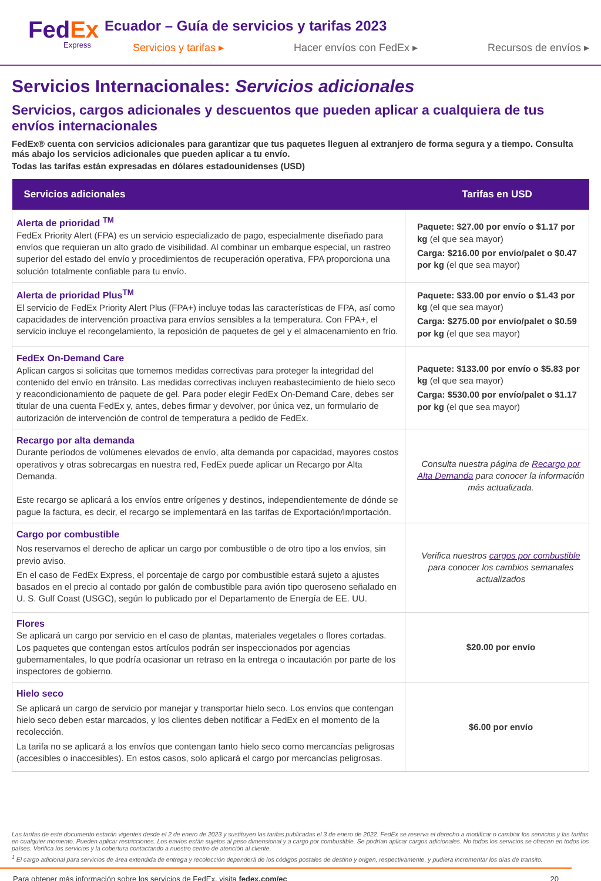FedEx
Express
Ecuador – Guía de servicios y tarifas 2023
Servicios y tarifas ▸ Hacer envíos con FedEx ▸ Recursos de envíos ▸
Servicios Internacionales: Servicios adicionales
Servicios, cargos adicionales y descuentos que pueden aplicar a cualquiera de tus envíos internacionales
FedEx® cuenta con servicios adicionales para garantizar que tus paquetes lleguen al extranjero de forma segura y a tiempo. Consulta más abajo los servicios adicionales que pueden aplicar a tu envío.
Todas las tarifas están expresadas en dólares estadounidenses (USD)
| Servicios adicionales | Tarifas en USD |
| --- | --- |
| Alerta de prioridad <sup>TM</sup> FedEx Priority Alert (FPA) es un servicio especializado de pago, especialmente diseñado para envíos que requieran un alto grado de visibilidad. Al combinar un embarque especial, un rastreo superior del estado del envío y procedimientos de recuperación operativa, FPA proporciona una solución totalmente confiable para tu envío. | Paquete: $27.00 por envío o $1.17 por kg (el que sea mayor) Carga: $216.00 por envío/palet o $0.47 por kg (el que sea mayor) |
| Alerta de prioridad Plus<sup>TM</sup> El servicio de FedEx Priority Alert Plus (FPA+) incluye todas las características de FPA, así como capacidades de intervención proactiva para envíos sensibles a la temperatura. Con FPA+, el servicio incluye el recongelamiento, la reposición de paquetes de gel y el almacenamiento en frío. | Paquete: $33.00 por envío o $1.43 por kg (el que sea mayor) Carga: $275.00 por envío/palet o $0.59 por kg (el que sea mayor) |
| FedEx On-Demand Care Aplican cargos si solicitas que tomemos medidas correctivas para proteger la integridad del contenido del envío en tránsito. Las medidas correctivas incluyen reabastecimiento de hielo seco y reacondicionamiento de paquete de gel. Para poder elegir FedEx On-Demand Care, debes ser titular de una cuenta FedEx y, antes, debes firmar y devolver, por única vez, un formulario de autorización de intervención de control de temperatura a pedido de FedEx. | Paquete: $133.00 por envío o $5.83 por kg (el que sea mayor) Carga: $530.00 por envío/palet o $1.17 por kg (el que sea mayor) |
| Recargo por alta demanda Durante períodos de volúmenes elevados de envío, alta demanda por capacidad, mayores costos operativos y otras sobrecargas en nuestra red, FedEx puede aplicar un Recargo por Alta Demanda. Este recargo se aplicará a los envíos entre orígenes y destinos, independientemente de dónde se pague la factura, es decir, el recargo se implementará en las tarifas de Exportación/Importación. | Consulta nuestra página de Recargo por Alta Demanda para conocer la información más actualizada. |
| Cargo por combustible Nos reservamos el derecho de aplicar un cargo por combustible o de otro tipo a los envíos, sin previo aviso. En el caso de FedEx Express, el porcentaje de cargo por combustible estará sujeto a ajustes basados en el precio al contado por galón de combustible para avión tipo queroseno señalado en U. S. Gulf Coast (USGC), según lo publicado por el Departamento de Energía de EE. UU. | Verifica nuestros cargos por combustible para conocer los cambios semanales actualizados |
| Flores Se aplicará un cargo por servicio en el caso de plantas, materiales vegetales o flores cortadas. Los paquetes que contengan estos artículos podrán ser inspeccionados por agencias gubernamentales, lo que podría ocasionar un retraso en la entrega o incautación por parte de los inspectores de gobierno. | $20.00 por envío |
| Hielo seco Se aplicará un cargo de servicio por manejar y transportar hielo seco. Los envíos que contengan hielo seco deben estar marcados, y los clientes deben notificar a FedEx en el momento de la recolección. La tarifa no se aplicará a los envíos que contengan tanto hielo seco como mercancías peligrosas (accesibles o inaccesibles). En estos casos, solo aplicará el cargo por mercancías peligrosas. | $6.00 por envío |
Las tarifas de este documento estarán vigentes desde el 2 de enero de 2023 y sustituyen las tarifas publicadas el 3 de enero de 2022. FedEx se reserva el derecho a modificar o cambiar los servicios y las tarifas en cualquier momento. Pueden aplicar restricciones. Los envíos están sujetos al peso dimensional y a cargo por combustible. Se podrían aplicar cargos adicionales. No todos los servicios se ofrecen en todos los países. Verifica los servicios y la cobertura contactando a nuestro centro de atención al cliente.
<sup>1</sup> El cargo adicional para servicios de área extendida de entrega y recolección dependerá de los códigos postales de destino y origen, respectivamente, y pudiera incrementar los días de transito.
Para obtener más información sobre los servicios de FedEx, visita fedex.com/ec 20